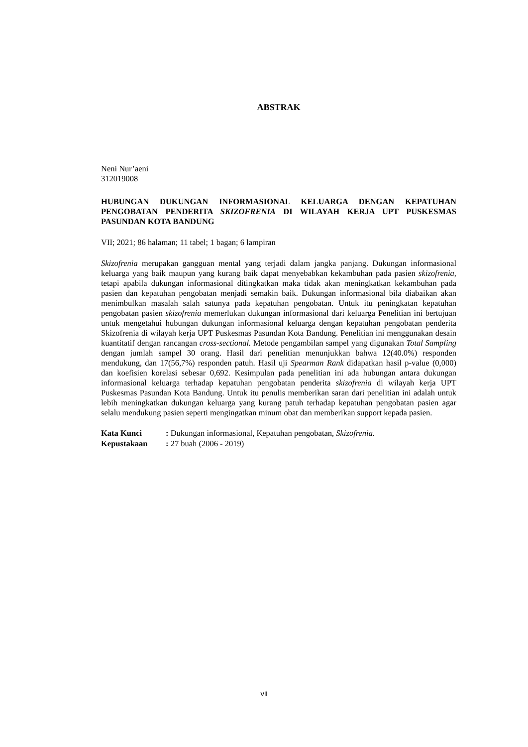ABSTRAK
Neni Nur’aeni
312019008
HUBUNGAN DUKUNGAN INFORMASIONAL KELUARGA DENGAN KEPATUHAN PENGOBATAN PENDERITA SKIZOFRENIA DI WILAYAH KERJA UPT PUSKESMAS PASUNDAN KOTA BANDUNG
VII; 2021; 86 halaman; 11 tabel; 1 bagan; 6 lampiran
Skizofrenia merupakan gangguan mental yang terjadi dalam jangka panjang. Dukungan informasional keluarga yang baik maupun yang kurang baik dapat menyebabkan kekambuhan pada pasien skizofrenia, tetapi apabila dukungan informasional ditingkatkan maka tidak akan meningkatkan kekambuhan pada pasien dan kepatuhan pengobatan menjadi semakin baik. Dukungan informasional bila diabaikan akan menimbulkan masalah salah satunya pada kepatuhan pengobatan. Untuk itu peningkatan kepatuhan pengobatan pasien skizofrenia memerlukan dukungan informasional dari keluarga Penelitian ini bertujuan untuk mengetahui hubungan dukungan informasional keluarga dengan kepatuhan pengobatan penderita Skizofrenia di wilayah kerja UPT Puskesmas Pasundan Kota Bandung. Penelitian ini menggunakan desain kuantitatif dengan rancangan cross-sectional. Metode pengambilan sampel yang digunakan Total Sampling dengan jumlah sampel 30 orang. Hasil dari penelitian menunjukkan bahwa 12(40.0%) responden mendukung, dan 17(56,7%) responden patuh. Hasil uji Spearman Rank didapatkan hasil p-value (0,000) dan koefisien korelasi sebesar 0,692. Kesimpulan pada penelitian ini ada hubungan antara dukungan informasional keluarga terhadap kepatuhan pengobatan penderita skizofrenia di wilayah kerja UPT Puskesmas Pasundan Kota Bandung. Untuk itu penulis memberikan saran dari penelitian ini adalah untuk lebih meningkatkan dukungan keluarga yang kurang patuh terhadap kepatuhan pengobatan pasien agar selalu mendukung pasien seperti mengingatkan minum obat dan memberikan support kepada pasien.
| Kata Kunci | : Dukungan informasional, Kepatuhan pengobatan, Skizofrenia. |
| Kepustakaan | : 27 buah (2006 - 2019) |
vii